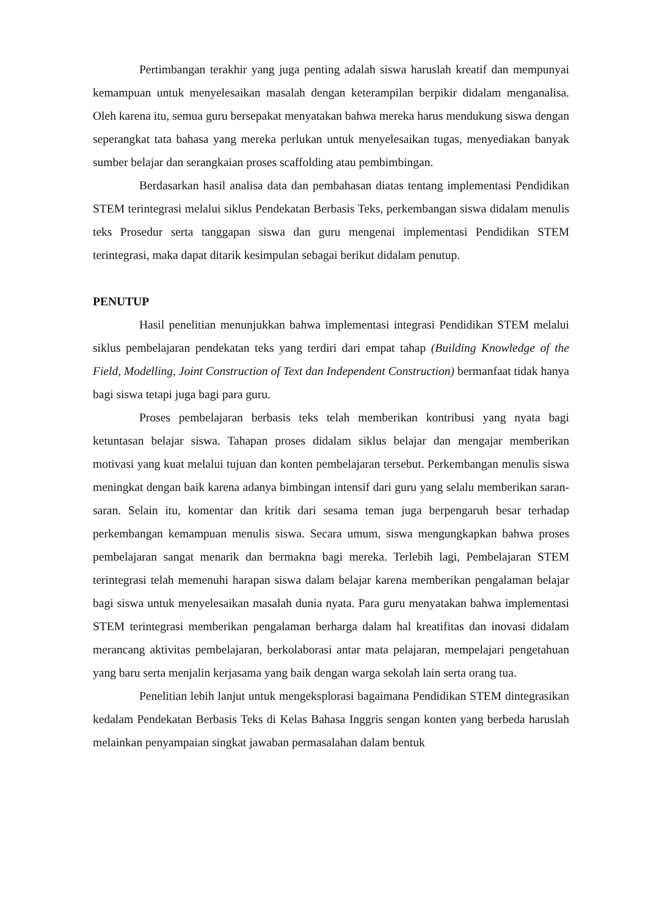Pertimbangan terakhir yang juga penting adalah siswa haruslah kreatif dan mempunyai kemampuan untuk menyelesaikan masalah dengan keterampilan berpikir didalam menganalisa. Oleh karena itu, semua guru bersepakat menyatakan bahwa mereka harus mendukung siswa dengan seperangkat tata bahasa yang mereka perlukan untuk menyelesaikan tugas, menyediakan banyak sumber belajar dan serangkaian proses scaffolding atau pembimbingan.
Berdasarkan hasil analisa data dan pembahasan diatas tentang implementasi Pendidikan STEM terintegrasi melalui siklus Pendekatan Berbasis Teks, perkembangan siswa didalam menulis teks Prosedur serta tanggapan siswa dan guru mengenai implementasi Pendidikan STEM terintegrasi, maka dapat ditarik kesimpulan sebagai berikut didalam penutup.
PENUTUP
Hasil penelitian menunjukkan bahwa implementasi integrasi Pendidikan STEM melalui siklus pembelajaran pendekatan teks yang terdiri dari empat tahap (Building Knowledge of the Field, Modelling, Joint Construction of Text dan Independent Construction) bermanfaat tidak hanya bagi siswa tetapi juga bagi para guru.
Proses pembelajaran berbasis teks telah memberikan kontribusi yang nyata bagi ketuntasan belajar siswa. Tahapan proses didalam siklus belajar dan mengajar memberikan motivasi yang kuat melalui tujuan dan konten pembelajaran tersebut. Perkembangan menulis siswa meningkat dengan baik karena adanya bimbingan intensif dari guru yang selalu memberikan saran-saran. Selain itu, komentar dan kritik dari sesama teman juga berpengaruh besar terhadap perkembangan kemampuan menulis siswa. Secara umum, siswa mengungkapkan bahwa proses pembelajaran sangat menarik dan bermakna bagi mereka. Terlebih lagi, Pembelajaran STEM terintegrasi telah memenuhi harapan siswa dalam belajar karena memberikan pengalaman belajar bagi siswa untuk menyelesaikan masalah dunia nyata. Para guru menyatakan bahwa implementasi STEM terintegrasi memberikan pengalaman berharga dalam hal kreatifitas dan inovasi didalam merancang aktivitas pembelajaran, berkolaborasi antar mata pelajaran, mempelajari pengetahuan yang baru serta menjalin kerjasama yang baik dengan warga sekolah lain serta orang tua.
Penelitian lebih lanjut untuk mengeksplorasi bagaimana Pendidikan STEM dintegrasikan kedalam Pendekatan Berbasis Teks di Kelas Bahasa Inggris sengan konten yang berbeda haruslah melainkan penyampaian singkat jawaban permasalahan dalam bentuk